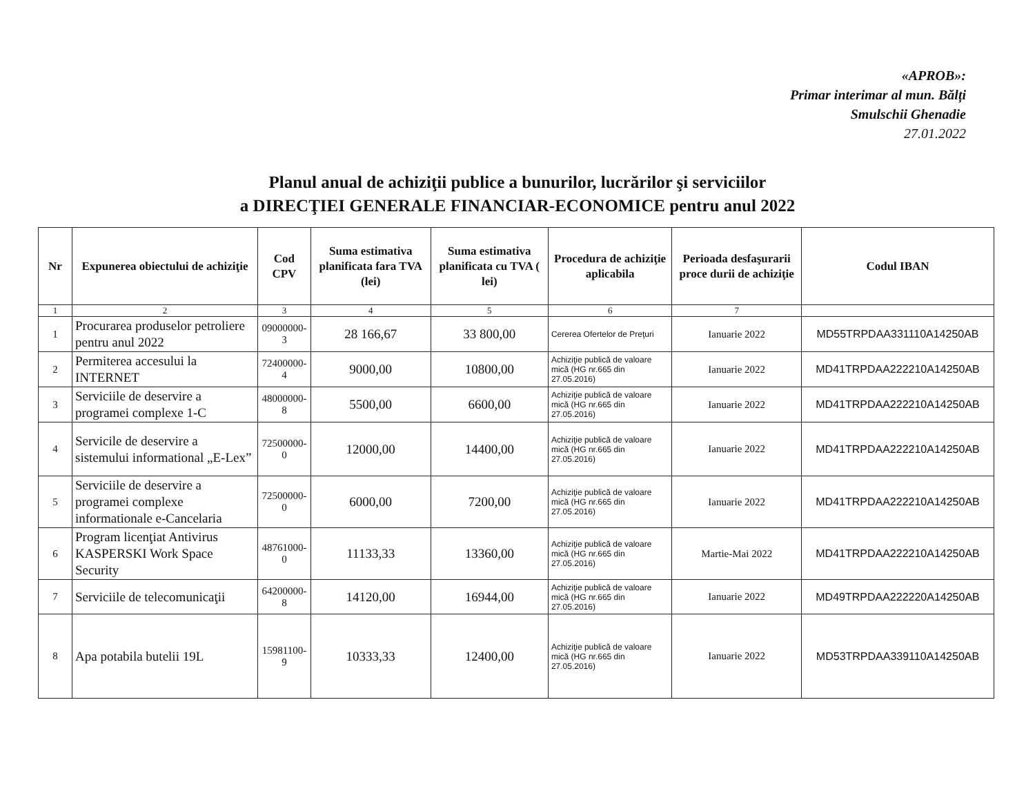«APROB»:
Primar interimar al mun. Bălți
Smulschii Ghenadie
27.01.2022
Planul anual de achiziţii publice a bunurilor, lucrărilor şi serviciilor
a DIRECŢIEI GENERALE FINANCIAR-ECONOMICE pentru anul 2022
| Nr | Expunerea obiectului de achiziţie | Cod CPV | Suma estimativa planificata fara TVA (lei) | Suma estimativa planificata cu TVA ( lei) | Procedura de achiziţie aplicabila | Perioada desfaşurarii proce durii de achiziţie | Codul IBAN |
| --- | --- | --- | --- | --- | --- | --- | --- |
| 1 | 2 | 3 | 4 | 5 | 6 | 7 | |
| 1 | Procurarea produselor petroliere pentru anul 2022 | 09000000-3 | 28 166,67 | 33 800,00 | Cererea Ofertelor de Preţuri | Ianuarie 2022 | MD55TRPDAA331110A14250AB |
| 2 | Permiterea accesului la INTERNET | 72400000-4 | 9000,00 | 10800,00 | Achiziţie publică de valoare mică (HG nr.665 din 27.05.2016) | Ianuarie 2022 | MD41TRPDAA222210A14250AB |
| 3 | Serviciile de deservire a programei complexe 1-C | 48000000-8 | 5500,00 | 6600,00 | Achiziţie publică de valoare mică (HG nr.665 din 27.05.2016) | Ianuarie 2022 | MD41TRPDAA222210A14250AB |
| 4 | Servicile de deservire a sistemului informational „E-Lex” | 72500000-0 | 12000,00 | 14400,00 | Achiziţie publică de valoare mică (HG nr.665 din 27.05.2016) | Ianuarie 2022 | MD41TRPDAA222210A14250AB |
| 5 | Serviciile de deservire a programei complexe informationale e-Cancelaria | 72500000-0 | 6000,00 | 7200,00 | Achiziţie publică de valoare mică (HG nr.665 din 27.05.2016) | Ianuarie 2022 | MD41TRPDAA222210A14250AB |
| 6 | Program licenţiat Antivirus KASPERSKI Work Space Security | 48761000-0 | 11133,33 | 13360,00 | Achiziţie publică de valoare mică (HG nr.665 din 27.05.2016) | Martie-Mai 2022 | MD41TRPDAA222210A14250AB |
| 7 | Serviciile de telecomunicaţii | 64200000-8 | 14120,00 | 16944,00 | Achiziţie publică de valoare mică (HG nr.665 din 27.05.2016) | Ianuarie 2022 | MD49TRPDAA222220A14250AB |
| 8 | Apa potabila butelii 19L | 15981100-9 | 10333,33 | 12400,00 | Achiziţie publică de valoare mică (HG nr.665 din 27.05.2016) | Ianuarie 2022 | MD53TRPDAA339110A14250AB |